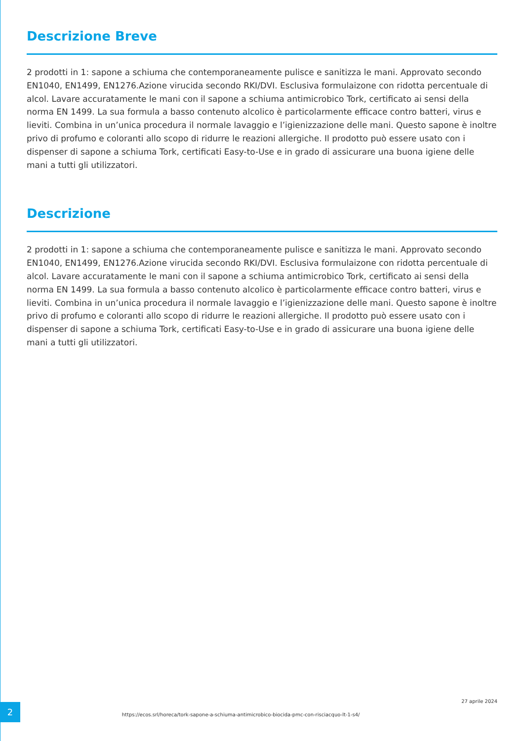Descrizione Breve
2 prodotti in 1: sapone a schiuma che contemporaneamente pulisce e sanitizza le mani. Approvato secondo EN1040, EN1499, EN1276.Azione virucida secondo RKI/DVI. Esclusiva formulaizone con ridotta percentuale di alcol. Lavare accuratamente le mani con il sapone a schiuma antimicrobico Tork, certificato ai sensi della norma EN 1499. La sua formula a basso contenuto alcolico è particolarmente efficace contro batteri, virus e lieviti. Combina in un’unica procedura il normale lavaggio e l’igienizzazione delle mani. Questo sapone è inoltre privo di profumo e coloranti allo scopo di ridurre le reazioni allergiche. Il prodotto può essere usato con i dispenser di sapone a schiuma Tork, certificati Easy-to-Use e in grado di assicurare una buona igiene delle mani a tutti gli utilizzatori.
Descrizione
2 prodotti in 1: sapone a schiuma che contemporaneamente pulisce e sanitizza le mani. Approvato secondo EN1040, EN1499, EN1276.Azione virucida secondo RKI/DVI. Esclusiva formulaizone con ridotta percentuale di alcol. Lavare accuratamente le mani con il sapone a schiuma antimicrobico Tork, certificato ai sensi della norma EN 1499. La sua formula a basso contenuto alcolico è particolarmente efficace contro batteri, virus e lieviti. Combina in un’unica procedura il normale lavaggio e l’igienizzazione delle mani. Questo sapone è inoltre privo di profumo e coloranti allo scopo di ridurre le reazioni allergiche. Il prodotto può essere usato con i dispenser di sapone a schiuma Tork, certificati Easy-to-Use e in grado di assicurare una buona igiene delle mani a tutti gli utilizzatori.
2
https://ecos.srl/horeca/tork-sapone-a-schiuma-antimicrobico-biocida-pmc-con-risciacquo-lt-1-s4/
27 aprile 2024